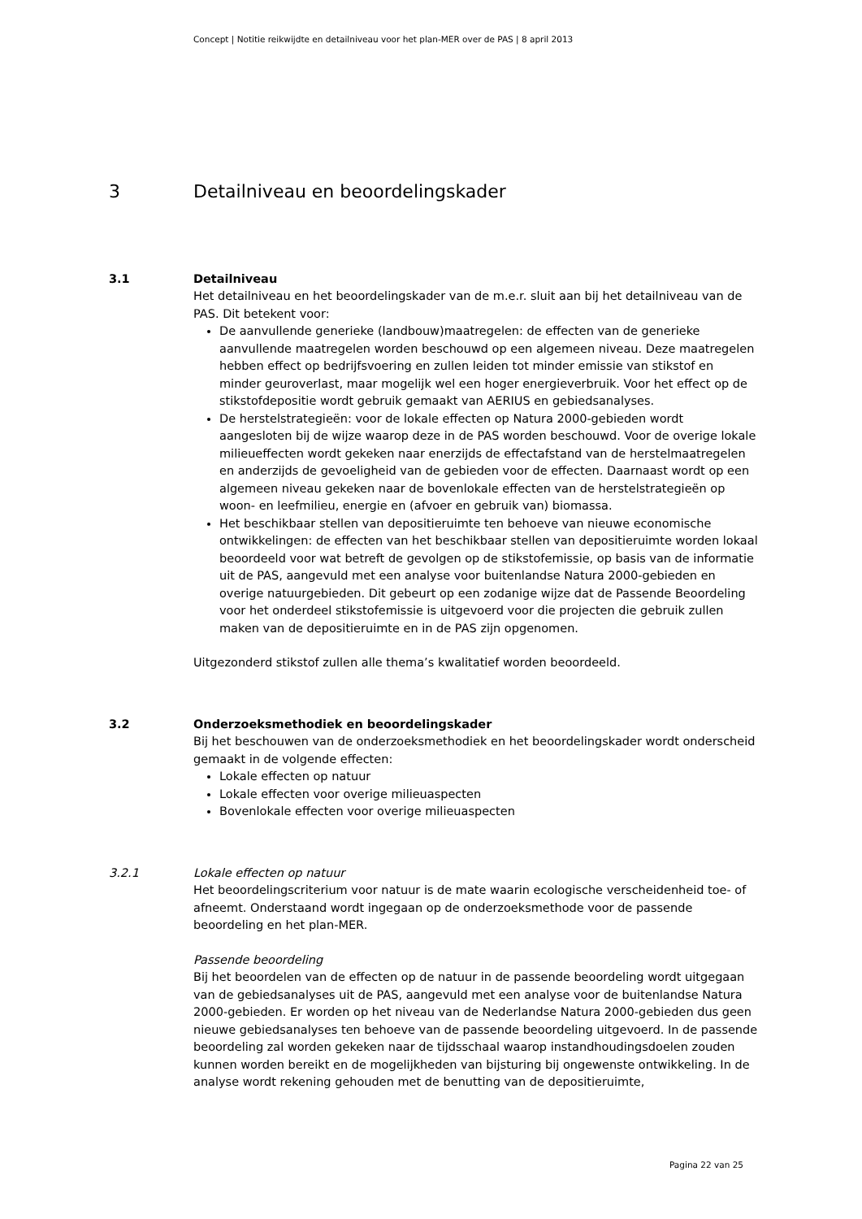Concept | Notitie reikwijdte en detailniveau voor het plan-MER over de PAS | 8 april 2013
3 Detailniveau en beoordelingskader
3.1 Detailniveau
Het detailniveau en het beoordelingskader van de m.e.r. sluit aan bij het detailniveau van de PAS. Dit betekent voor:
De aanvullende generieke (landbouw)maatregelen: de effecten van de generieke aanvullende maatregelen worden beschouwd op een algemeen niveau. Deze maatregelen hebben effect op bedrijfsvoering en zullen leiden tot minder emissie van stikstof en minder geuroverlast, maar mogelijk wel een hoger energieverbruik. Voor het effect op de stikstofdepositie wordt gebruik gemaakt van AERIUS en gebiedsanalyses.
De herstelstrategieën: voor de lokale effecten op Natura 2000-gebieden wordt aangesloten bij de wijze waarop deze in de PAS worden beschouwd. Voor de overige lokale milieueffecten wordt gekeken naar enerzijds de effectafstand van de herstelmaatregelen en anderzijds de gevoeligheid van de gebieden voor de effecten. Daarnaast wordt op een algemeen niveau gekeken naar de bovenlokale effecten van de herstelstrategieën op woon- en leefmilieu, energie en (afvoer en gebruik van) biomassa.
Het beschikbaar stellen van depositieruimte ten behoeve van nieuwe economische ontwikkelingen: de effecten van het beschikbaar stellen van depositieruimte worden lokaal beoordeeld voor wat betreft de gevolgen op de stikstofemissie, op basis van de informatie uit de PAS, aangevuld met een analyse voor buitenlandse Natura 2000-gebieden en overige natuurgebieden. Dit gebeurt op een zodanige wijze dat de Passende Beoordeling voor het onderdeel stikstofemissie is uitgevoerd voor die projecten die gebruik zullen maken van de depositieruimte en in de PAS zijn opgenomen.
Uitgezonderd stikstof zullen alle thema’s kwalitatief worden beoordeeld.
3.2 Onderzoeksmethodiek en beoordelingskader
Bij het beschouwen van de onderzoeksmethodiek en het beoordelingskader wordt onderscheid gemaakt in de volgende effecten:
Lokale effecten op natuur
Lokale effecten voor overige milieuaspecten
Bovenlokale effecten voor overige milieuaspecten
3.2.1 Lokale effecten op natuur
Het beoordelingscriterium voor natuur is de mate waarin ecologische verscheidenheid toe- of afneemt. Onderstaand wordt ingegaan op de onderzoeksmethode voor de passende beoordeling en het plan-MER.
Passende beoordeling
Bij het beoordelen van de effecten op de natuur in de passende beoordeling wordt uitgegaan van de gebiedsanalyses uit de PAS, aangevuld met een analyse voor de buitenlandse Natura 2000-gebieden. Er worden op het niveau van de Nederlandse Natura 2000-gebieden dus geen nieuwe gebiedsanalyses ten behoeve van de passende beoordeling uitgevoerd. In de passende beoordeling zal worden gekeken naar de tijdsschaal waarop instandhoudingsdoelen zouden kunnen worden bereikt en de mogelijkheden van bijsturing bij ongewenste ontwikkeling. In de analyse wordt rekening gehouden met de benutting van de depositieruimte,
Pagina 22 van 25